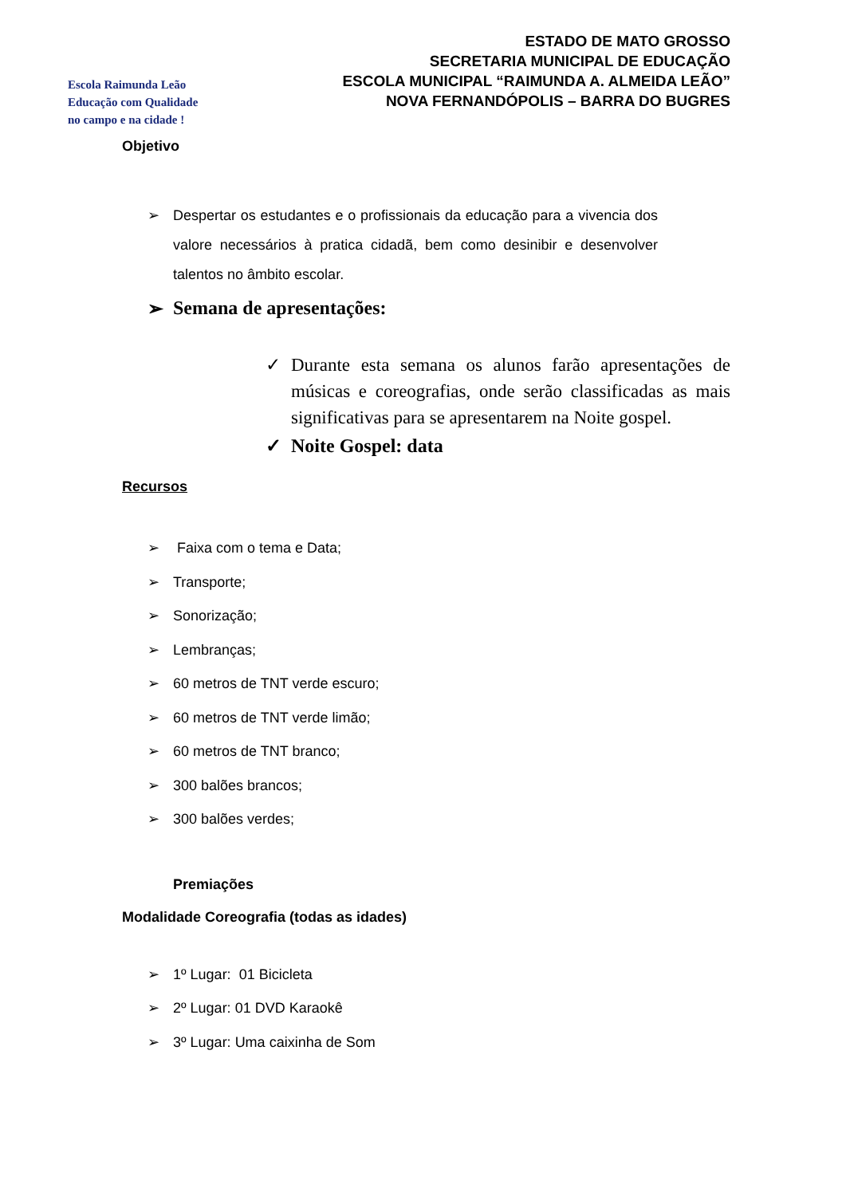Escola Raimunda Leão
Educação com Qualidade
no campo e na cidade !
ESTADO DE MATO GROSSO
SECRETARIA MUNICIPAL DE EDUCAÇÃO
ESCOLA MUNICIPAL “RAIMUNDA A. ALMEIDA LEÃO”
NOVA FERNANDÓPOLIS – BARRA DO BUGRES
Objetivo
➢ Despertar os estudantes e o profissionais da educação para a vivencia dos valore necessários à pratica cidadã, bem como desinibir e desenvolver talentos no âmbito escolar.
➢ Semana de apresentações:
✓ Durante esta semana os alunos farão apresentações de músicas e coreografias, onde serão classificadas as mais significativas para se apresentarem na Noite gospel.
✓ Noite Gospel: data
Recursos
➢ Faixa com o tema e Data;
➢ Transporte;
➢ Sonorização;
➢ Lembranças;
➢ 60 metros de TNT verde escuro;
➢ 60 metros de TNT verde limão;
➢ 60 metros de TNT branco;
➢ 300 balões brancos;
➢ 300 balões verdes;
Premiações
Modalidade Coreografia (todas as idades)
➢ 1º Lugar: 01 Bicicleta
➢ 2º Lugar: 01 DVD Karaokê
➢ 3º Lugar: Uma caixinha de Som